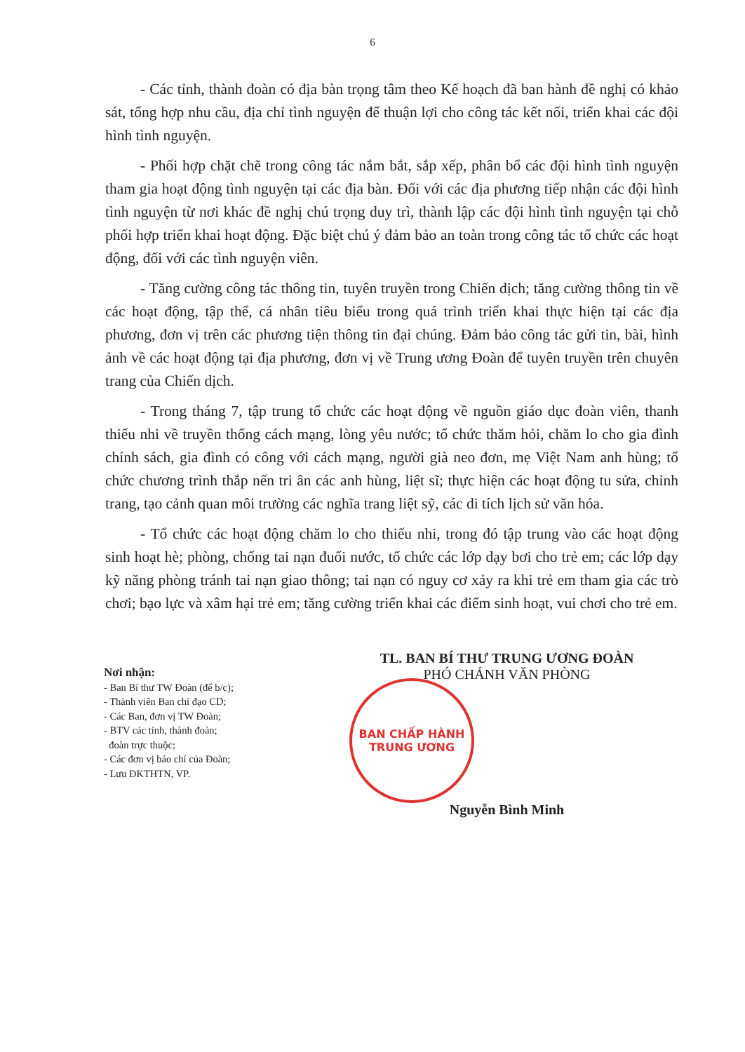6
- Các tỉnh, thành đoàn có địa bàn trọng tâm theo Kế hoạch đã ban hành đề nghị có khảo sát, tổng hợp nhu cầu, địa chỉ tình nguyện để thuận lợi cho công tác kết nối, triển khai các đội hình tình nguyện.
- Phối hợp chặt chẽ trong công tác nắm bắt, sắp xếp, phân bổ các đội hình tình nguyện tham gia hoạt động tình nguyện tại các địa bàn. Đối với các địa phương tiếp nhận các đội hình tình nguyện từ nơi khác đề nghị chú trọng duy trì, thành lập các đội hình tình nguyện tại chỗ phối hợp triển khai hoạt động. Đặc biệt chú ý đảm bảo an toàn trong công tác tổ chức các hoạt động, đối với các tình nguyện viên.
- Tăng cường công tác thông tin, tuyên truyền trong Chiến dịch; tăng cường thông tin về các hoạt động, tập thể, cá nhân tiêu biểu trong quá trình triển khai thực hiện tại các địa phương, đơn vị trên các phương tiện thông tin đại chúng. Đảm bảo công tác gửi tin, bài, hình ảnh về các hoạt động tại địa phương, đơn vị về Trung ương Đoàn để tuyên truyền trên chuyên trang của Chiến dịch.
- Trong tháng 7, tập trung tổ chức các hoạt động về nguồn giáo dục đoàn viên, thanh thiếu nhi về truyền thống cách mạng, lòng yêu nước; tổ chức thăm hỏi, chăm lo cho gia đình chính sách, gia đình có công với cách mạng, người già neo đơn, mẹ Việt Nam anh hùng; tổ chức chương trình thắp nến tri ân các anh hùng, liệt sĩ; thực hiện các hoạt động tu sửa, chỉnh trang, tạo cảnh quan môi trường các nghĩa trang liệt sỹ, các di tích lịch sử văn hóa.
- Tổ chức các hoạt động chăm lo cho thiếu nhi, trong đó tập trung vào các hoạt động sinh hoạt hè; phòng, chống tai nạn đuối nước, tổ chức các lớp dạy bơi cho trẻ em; các lớp dạy kỹ năng phòng tránh tai nạn giao thông; tai nạn có nguy cơ xảy ra khi trẻ em tham gia các trò chơi; bạo lực và xâm hại trẻ em; tăng cường triển khai các điểm sinh hoạt, vui chơi cho trẻ em.
Nơi nhận:
- Ban Bí thư TW Đoàn (để b/c);
- Thành viên Ban chỉ đạo CD;
- Các Ban, đơn vị TW Đoàn;
- BTV các tỉnh, thành đoàn;
đoàn trực thuộc;
- Các đơn vị báo chí của Đoàn;
- Lưu ĐKTHTN, VP.
TL. BAN BÍ THƯ TRUNG ƯƠNG ĐOÀN
PHÓ CHÁNH VĂN PHÒNG
BAN CHẤP HÀNH
TRUNG ƯƠNG
Nguyễn Bình Minh